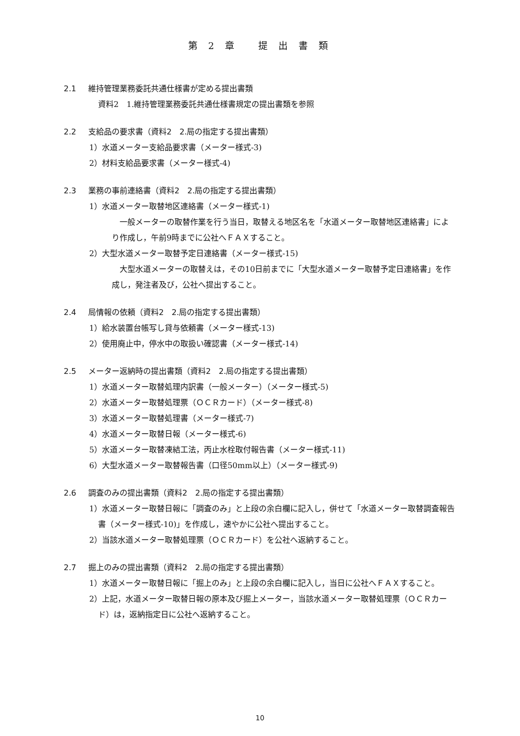第 2 章　 提 出 書 類
2.1 維持管理業務委託共通仕様書が定める提出書類
資料2　1.維持管理業務委託共通仕様書規定の提出書類を参照
2.2 支給品の要求書（資料2　2.局の指定する提出書類）
1）水道メーター支給品要求書（メーター様式-3)
2）材料支給品要求書（メーター様式-4)
2.3 業務の事前連絡書（資料2　2.局の指定する提出書類）
1）水道メーター取替地区連絡書（メーター様式-1)
　一般メーターの取替作業を行う当日，取替える地区名を「水道メーター取替地区連絡書」により作成し，午前9時までに公社へＦＡＸすること。
2）大型水道メーター取替予定日連絡書（メーター様式-15)
　大型水道メーターの取替えは，その10日前までに「大型水道メーター取替予定日連絡書」を作成し，発注者及び，公社へ提出すること。
2.4 局情報の依頼（資料2　2.局の指定する提出書類）
1）給水装置台帳写し貸与依頼書（メーター様式-13)
2）使用廃止中，停水中の取扱い確認書（メーター様式-14)
2.5 メーター返納時の提出書類（資料2　2.局の指定する提出書類）
1）水道メーター取替処理内訳書（一般メーター）（メーター様式-5)
2）水道メーター取替処理票（ＯＣＲカード）（メーター様式-8)
3）水道メーター取替処理書（メーター様式-7)
4）水道メーター取替日報（メーター様式-6)
5）水道メーター取替凍結工法，丙止水栓取付報告書（メーター様式-11)
6）大型水道メーター取替報告書（口径50mm以上）（メーター様式-9)
2.6 調査のみの提出書類（資料2　2.局の指定する提出書類）
1）水道メーター取替日報に「調査のみ」と上段の余白欄に記入し，併せて「水道メーター取替調査報告書（メーター様式-10)」を作成し，速やかに公社へ提出すること。
2）当該水道メーター取替処理票（ＯＣＲカード）を公社へ返納すること。
2.7 掘上のみの提出書類（資料2　2.局の指定する提出書類）
1）水道メーター取替日報に「掘上のみ」と上段の余白欄に記入し，当日に公社へＦＡＸすること。
2）上記，水道メーター取替日報の原本及び掘上メーター，当該水道メーター取替処理票（ＯＣＲカード）は，返納指定日に公社へ返納すること。
10